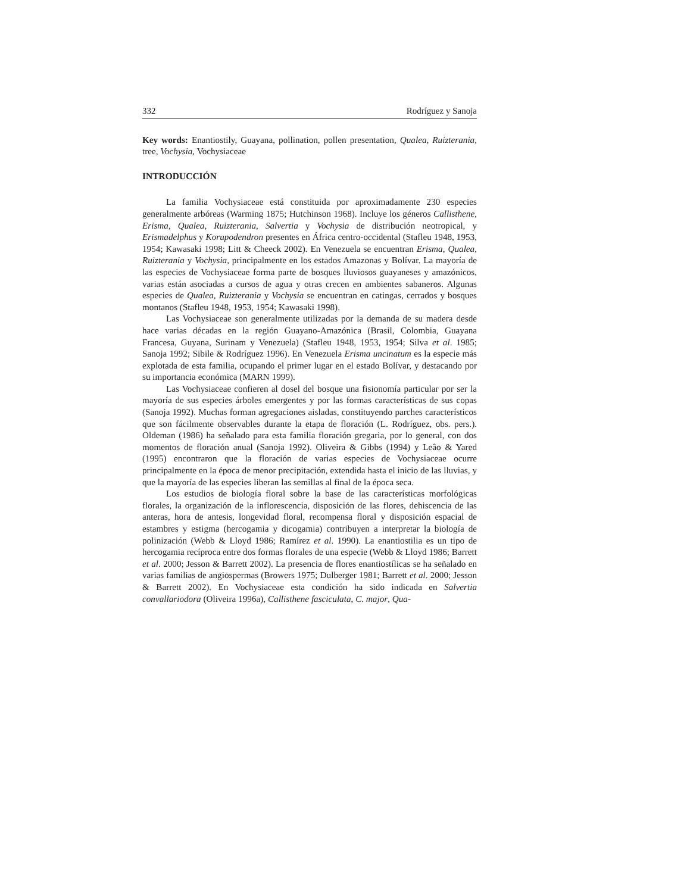332 Rodríguez y Sanoja
Key words: Enantiostily, Guayana, pollination, pollen presentation, Qualea, Ruizterania, tree, Vochysia, Vochysiaceae
INTRODUCCIÓN
La familia Vochysiaceae está constituida por aproximadamente 230 especies generalmente arbóreas (Warming 1875; Hutchinson 1968). Incluye los géneros Callisthene, Erisma, Qualea, Ruizterania, Salvertia y Vochysia de distribución neotropical, y Erismadelphus y Korupodendron presentes en África centro-occidental (Stafleu 1948, 1953, 1954; Kawasaki 1998; Litt & Cheeck 2002). En Venezuela se encuentran Erisma, Qualea, Ruizterania y Vochysia, principalmente en los estados Amazonas y Bolívar. La mayoría de las especies de Vochysiaceae forma parte de bosques lluviosos guayaneses y amazónicos, varias están asociadas a cursos de agua y otras crecen en ambientes sabaneros. Algunas especies de Qualea, Ruizterania y Vochysia se encuentran en catingas, cerrados y bosques montanos (Stafleu 1948, 1953, 1954; Kawasaki 1998).
Las Vochysiaceae son generalmente utilizadas por la demanda de su madera desde hace varias décadas en la región Guayano-Amazónica (Brasil, Colombia, Guayana Francesa, Guyana, Surinam y Venezuela) (Stafleu 1948, 1953, 1954; Silva et al. 1985; Sanoja 1992; Sibile & Rodríguez 1996). En Venezuela Erisma uncinatum es la especie más explotada de esta familia, ocupando el primer lugar en el estado Bolívar, y destacando por su importancia económica (MARN 1999).
Las Vochysiaceae confieren al dosel del bosque una fisionomía particular por ser la mayoría de sus especies árboles emergentes y por las formas características de sus copas (Sanoja 1992). Muchas forman agregaciones aisladas, constituyendo parches característicos que son fácilmente observables durante la etapa de floración (L. Rodríguez, obs. pers.). Oldeman (1986) ha señalado para esta familia floración gregaria, por lo general, con dos momentos de floración anual (Sanoja 1992). Oliveira & Gibbs (1994) y Leâo & Yared (1995) encontraron que la floración de varias especies de Vochysiaceae ocurre principalmente en la época de menor precipitación, extendida hasta el inicio de las lluvias, y que la mayoría de las especies liberan las semillas al final de la época seca.
Los estudios de biología floral sobre la base de las características morfológicas florales, la organización de la inflorescencia, disposición de las flores, dehiscencia de las anteras, hora de antesis, longevidad floral, recompensa floral y disposición espacial de estambres y estigma (hercogamia y dicogamia) contribuyen a interpretar la biología de polinización (Webb & Lloyd 1986; Ramírez et al. 1990). La enantiostilia es un tipo de hercogamia recíproca entre dos formas florales de una especie (Webb & Lloyd 1986; Barrett et al. 2000; Jesson & Barrett 2002). La presencia de flores enantiostílicas se ha señalado en varias familias de angiospermas (Browers 1975; Dulberger 1981; Barrett et al. 2000; Jesson & Barrett 2002). En Vochysiaceae esta condición ha sido indicada en Salvertia convallariodora (Oliveira 1996a), Callisthene fasciculata, C. major, Qua-